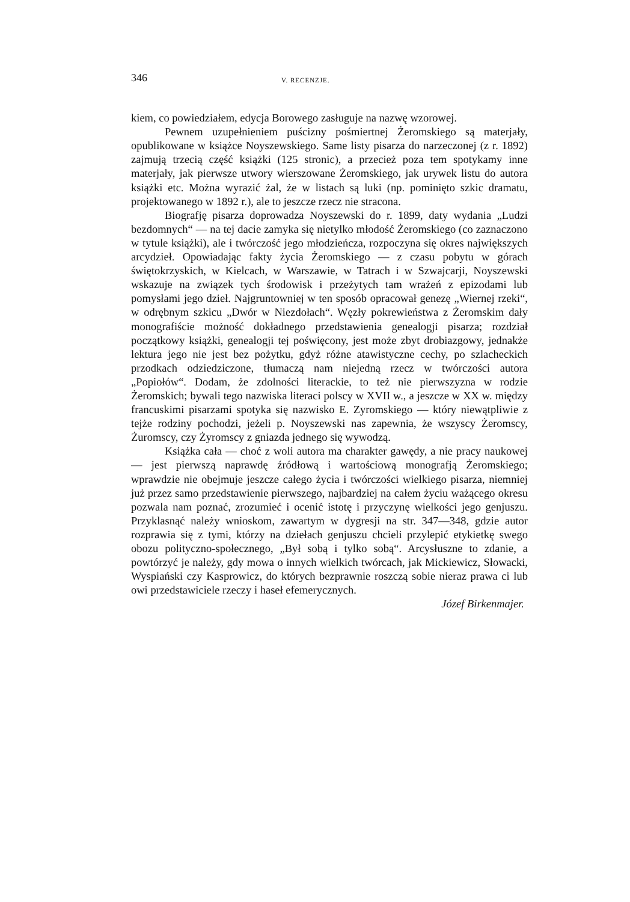346 V. RECENZJE.
kiem, co powiedziałem, edycja Borowego zasługuje na nazwę wzorowej.
Pewnem uzupełnieniem puścizny pośmiertnej Żeromskiego są materjały, opublikowane w książce Noyszewskiego. Same listy pisarza do narzeczonej (z r. 1892) zajmują trzecią część książki (125 stronic), a przecież poza tem spotykamy inne materjały, jak pierwsze utwory wierszowane Żeromskiego, jak urywek listu do autora książki etc. Można wyrazić żal, że w listach są luki (np. pominięto szkic dramatu, projektowanego w 1892 r.), ale to jeszcze rzecz nie stracona.
Biografję pisarza doprowadza Noyszewski do r. 1899, daty wydania „Ludzi bezdomnych“ — na tej dacie zamyka się nietylko młodość Żeromskiego (co zaznaczono w tytule książki), ale i twórczość jego młodzieńcza, rozpoczyna się okres największych arcydzieł. Opowiadając fakty życia Żeromskiego — z czasu pobytu w górach świętokrzyskich, w Kielcach, w Warszawie, w Tatrach i w Szwajcarji, Noyszewski wskazuje na związek tych środowisk i przeżytych tam wrażeń z epizodami lub pomysłami jego dzieł. Najgruntowniej w ten sposób opracował genezę „Wiernej rzeki“, w odrębnym szkicu „Dwór w Niezdołach“. Węzły pokrewieństwa z Żeromskim dały monografiście możność dokładnego przedstawienia genealogji pisarza; rozdział początkowy książki, genealogji tej poświęcony, jest może zbyt drobiazgowy, jednakże lektura jego nie jest bez pożytku, gdyż różne atawistyczne cechy, po szlacheckich przodkach odziedziczone, tłumaczą nam niejedną rzecz w twórczości autora „Popiołów“. Dodam, że zdolności literackie, to też nie pierwszyzna w rodzie Żeromskich; bywali tego nazwiska literaci polscy w XVII w., a jeszcze w XX w. między francuskimi pisarzami spotyka się nazwisko E. Zyromskiego — który niewątpliwie z tejże rodziny pochodzi, jeżeli p. Noyszewski nas zapewnia, że wszyscy Żeromscy, Żuromscy, czy Żyromscy z gniazda jednego się wywodzą.
Książka cała — choć z woli autora ma charakter gawędy, a nie pracy naukowej — jest pierwszą naprawdę źródłową i wartościową monografją Żeromskiego; wprawdzie nie obejmuje jeszcze całego życia i twórczości wielkiego pisarza, niemniej już przez samo przedstawienie pierwszego, najbardziej na całem życiu ważącego okresu pozwala nam poznać, zrozumieć i ocenić istotę i przyczynę wielkości jego genjuszu. Przyklasnąć należy wnioskom, zawartym w dygresji na str. 347—348, gdzie autor rozprawia się z tymi, którzy na dziełach genjuszu chcieli przylepić etykietkę swego obozu polityczno-społecznego, „Był sobą i tylko sobą“. Arcysłuszne to zdanie, a powtórzyć je należy, gdy mowa o innych wielkich twórcach, jak Mickiewicz, Słowacki, Wyspiański czy Kasprowicz, do których bezprawnie roszczą sobie nieraz prawa ci lub owi przedstawiciele rzeczy i haseł efemerycznych.
Józef Birkenmajer.